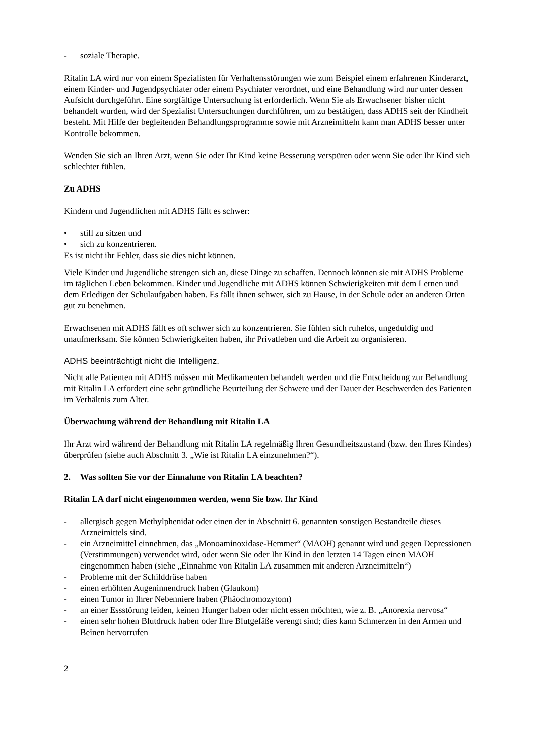- soziale Therapie.
Ritalin LA wird nur von einem Spezialisten für Verhaltensstörungen wie zum Beispiel einem erfahrenen Kinderarzt, einem Kinder- und Jugendpsychiater oder einem Psychiater verordnet, und eine Behandlung wird nur unter dessen Aufsicht durchgeführt. Eine sorgfältige Untersuchung ist erforderlich. Wenn Sie als Erwachsener bisher nicht behandelt wurden, wird der Spezialist Untersuchungen durchführen, um zu bestätigen, dass ADHS seit der Kindheit besteht. Mit Hilfe der begleitenden Behandlungsprogramme sowie mit Arzneimitteln kann man ADHS besser unter Kontrolle bekommen.
Wenden Sie sich an Ihren Arzt, wenn Sie oder Ihr Kind keine Besserung verspüren oder wenn Sie oder Ihr Kind sich schlechter fühlen.
Zu ADHS
Kindern und Jugendlichen mit ADHS fällt es schwer:
• still zu sitzen und
• sich zu konzentrieren.
Es ist nicht ihr Fehler, dass sie dies nicht können.
Viele Kinder und Jugendliche strengen sich an, diese Dinge zu schaffen. Dennoch können sie mit ADHS Probleme im täglichen Leben bekommen. Kinder und Jugendliche mit ADHS können Schwierigkeiten mit dem Lernen und dem Erledigen der Schulaufgaben haben. Es fällt ihnen schwer, sich zu Hause, in der Schule oder an anderen Orten gut zu benehmen.
Erwachsenen mit ADHS fällt es oft schwer sich zu konzentrieren. Sie fühlen sich ruhelos, ungeduldig und unaufmerksam. Sie können Schwierigkeiten haben, ihr Privatleben und die Arbeit zu organisieren.
ADHS beeinträchtigt nicht die Intelligenz.
Nicht alle Patienten mit ADHS müssen mit Medikamenten behandelt werden und die Entscheidung zur Behandlung mit Ritalin LA erfordert eine sehr gründliche Beurteilung der Schwere und der Dauer der Beschwerden des Patienten im Verhältnis zum Alter.
Überwachung während der Behandlung mit Ritalin LA
Ihr Arzt wird während der Behandlung mit Ritalin LA regelmäßig Ihren Gesundheitszustand (bzw. den Ihres Kindes) überprüfen (siehe auch Abschnitt 3. „Wie ist Ritalin LA einzunehmen?“).
2. Was sollten Sie vor der Einnahme von Ritalin LA beachten?
Ritalin LA darf nicht eingenommen werden, wenn Sie bzw. Ihr Kind
- allergisch gegen Methylphenidat oder einen der in Abschnitt 6. genannten sonstigen Bestandteile dieses Arzneimittels sind.
- ein Arzneimittel einnehmen, das „Monoaminoxidase-Hemmer“ (MAOH) genannt wird und gegen Depressionen (Verstimmungen) verwendet wird, oder wenn Sie oder Ihr Kind in den letzten 14 Tagen einen MAOH eingenommen haben (siehe „Einnahme von Ritalin LA zusammen mit anderen Arzneimitteln“)
- Probleme mit der Schilddrüse haben
- einen erhöhten Augeninnendruck haben (Glaukom)
- einen Tumor in Ihrer Nebenniere haben (Phäochromozytom)
- an einer Essstörung leiden, keinen Hunger haben oder nicht essen möchten, wie z. B. „Anorexia nervosa“
- einen sehr hohen Blutdruck haben oder Ihre Blutgefäße verengt sind; dies kann Schmerzen in den Armen und Beinen hervorrufen
2